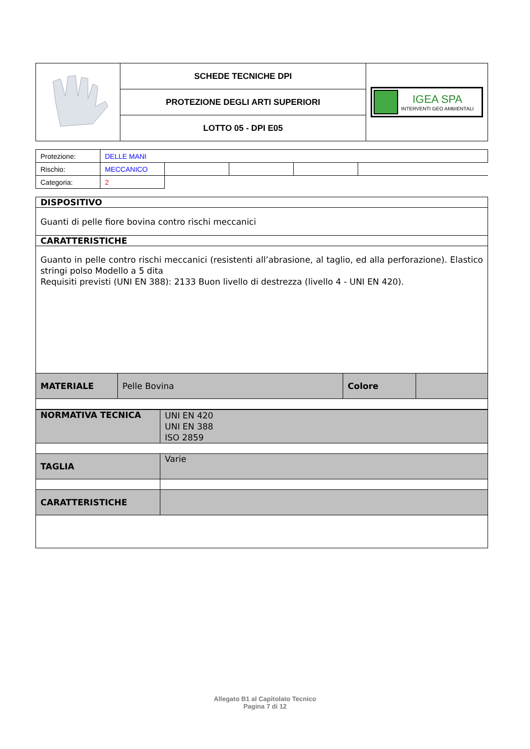| | SCHEDE TECNICHE DPI | IGEA SPA INTERVENTI GEO AMBIENTALI |
| | PROTEZIONE DEGLI ARTI SUPERIORI | |
| | LOTTO 05 - DPI E05 | |
| Protezione: | DELLE MANI | | | | |
| Rischio: | MECCANICO | | | | |
| Categoria: | 2 | | | | |
| DISPOSITIVO | | | |
| Guanti di pelle fiore bovina contro rischi meccanici | | | |
| CARATTERISTICHE | | | |
| Guanto in pelle contro rischi meccanici (resistenti all’abrasione, al taglio, ed alla perforazione). Elastico stringi polso Modello a 5 dita Requisiti previsti (UNI EN 388): 2133 Buon livello di destrezza (livello 4 - UNI EN 420). | | | |
| MATERIALE | Pelle Bovina | Colore | |
| NORMATIVA TECNICA | UNI EN 420 UNI EN 388 ISO 2859 |
| TAGLIA | Varie |
| CARATTERISTICHE | |
Allegato B1 al Capitolato Tecnico
Pagina 7 di 12